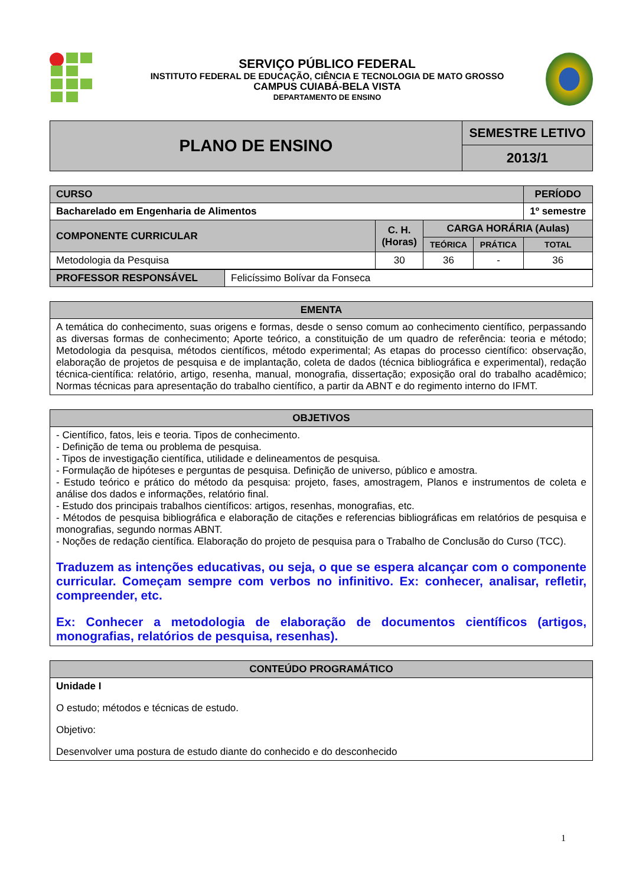SERVIÇO PÚBLICO FEDERAL
INSTITUTO FEDERAL DE EDUCAÇÃO, CIÊNCIA E TECNOLOGIA DE MATO GROSSO
CAMPUS CUIABÁ-BELA VISTA
DEPARTAMENTO DE ENSINO
| PLANO DE ENSINO | SEMESTRE LETIVO |
| | 2013/1 |
| CURSO | | | | PERÍODO |
| Bacharelado em Engenharia de Alimentos | | | | 1º semestre |
| COMPONENTE CURRICULAR | C. H. (Horas) | CARGA HORÁRIA (Aulas) | | |
| | | TEÓRICA | PRÁTICA | TOTAL |
| Metodologia da Pesquisa | 30 | 36 | - | 36 |
| PROFESSOR RESPONSÁVEL | Felicíssimo Bolívar da Fonseca |
| EMENTA |
| --- |
| A temática do conhecimento, suas origens e formas, desde o senso comum ao conhecimento científico, perpassando as diversas formas de conhecimento; Aporte teórico, a constituição de um quadro de referência: teoria e método; Metodologia da pesquisa, métodos científicos, método experimental; As etapas do processo científico: observação, elaboração de projetos de pesquisa e de implantação, coleta de dados (técnica bibliográfica e experimental), redação técnica-científica: relatório, artigo, resenha, manual, monografia, dissertação; exposição oral do trabalho acadêmico; Normas técnicas para apresentação do trabalho científico, a partir da ABNT e do regimento interno do IFMT. |
| OBJETIVOS |
| --- |
| - Científico, fatos, leis e teoria. Tipos de conhecimento. - Definição de tema ou problema de pesquisa. - Tipos de investigação científica, utilidade e delineamentos de pesquisa. - Formulação de hipóteses e perguntas de pesquisa. Definição de universo, público e amostra. - Estudo teórico e prático do método da pesquisa: projeto, fases, amostragem, Planos e instrumentos de coleta e análise dos dados e informações, relatório final. - Estudo dos principais trabalhos científicos: artigos, resenhas, monografias, etc. - Métodos de pesquisa bibliográfica e elaboração de citações e referencias bibliográficas em relatórios de pesquisa e monografias, segundo normas ABNT. - Noções de redação científica. Elaboração do projeto de pesquisa para o Trabalho de Conclusão do Curso (TCC). Traduzem as intenções educativas, ou seja, o que se espera alcançar com o componente curricular. Começam sempre com verbos no infinitivo. Ex: conhecer, analisar, refletir, compreender, etc. Ex: Conhecer a metodologia de elaboração de documentos científicos (artigos, monografias, relatórios de pesquisa, resenhas). |
| CONTEÚDO PROGRAMÁTICO |
| --- |
| Unidade I O estudo; métodos e técnicas de estudo. Objetivo: Desenvolver uma postura de estudo diante do conhecido e do desconhecido |
1